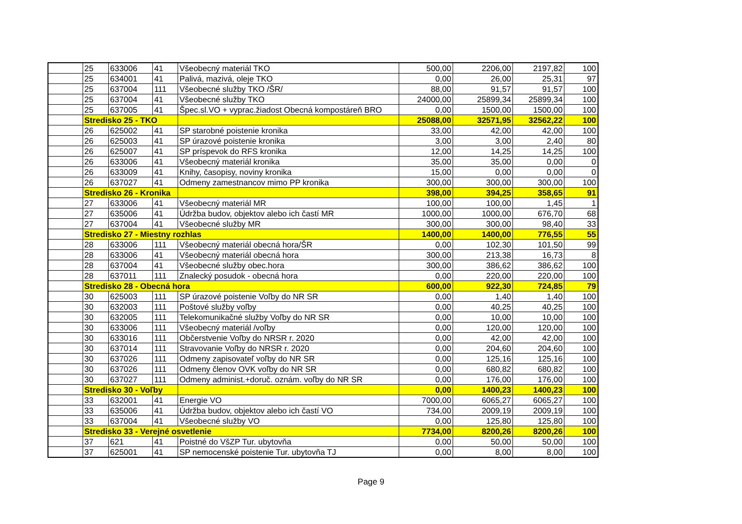| | 25 | 633006 | 41 | Všeobecný materiál TKO | 500,00 | 2206,00 | 2197,82 | 100 |
| | 25 | 634001 | 41 | Palivá, mazivá, oleje TKO | 0,00 | 26,00 | 25,31 | 97 |
| | 25 | 637004 | 111 | Všeobecné služby TKO /ŠR/ | 88,00 | 91,57 | 91,57 | 100 |
| | 25 | 637004 | 41 | Všeobecné služby TKO | 24000,00 | 25899,34 | 25899,34 | 100 |
| | 25 | 637005 | 41 | Špec.sl.VO + vyprac.žiadost Obecná kompostáreň BRO | 0,00 | 1500,00 | 1500,00 | 100 |
| | Stredisko 25 - TKO | | | | 25088,00 | 32571,95 | 32562,22 | 100 |
| | 26 | 625002 | 41 | SP starobné poistenie kronika | 33,00 | 42,00 | 42,00 | 100 |
| | 26 | 625003 | 41 | SP úrazové poistenie kronika | 3,00 | 3,00 | 2,40 | 80 |
| | 26 | 625007 | 41 | SP príspevok do RFS kronika | 12,00 | 14,25 | 14,25 | 100 |
| | 26 | 633006 | 41 | Všeobecný materiál kronika | 35,00 | 35,00 | 0,00 | 0 |
| | 26 | 633009 | 41 | Knihy, časopisy, noviny kronika | 15,00 | 0,00 | 0,00 | 0 |
| | 26 | 637027 | 41 | Odmeny zamestnancov mimo PP kronika | 300,00 | 300,00 | 300,00 | 100 |
| | Stredisko 26 - Kronika | | | | 398,00 | 394,25 | 358,65 | 91 |
| | 27 | 633006 | 41 | Všeobecný materiál MR | 100,00 | 100,00 | 1,45 | 1 |
| | 27 | 635006 | 41 | Údržba budov, objektov alebo ich častí MR | 1000,00 | 1000,00 | 676,70 | 68 |
| | 27 | 637004 | 41 | Všeobecné služby MR | 300,00 | 300,00 | 98,40 | 33 |
| | Stredisko 27 - Miestny rozhlas | | | | 1400,00 | 1400,00 | 776,55 | 55 |
| | 28 | 633006 | 111 | Všeobecný materiál obecná hora/ŠR | 0,00 | 102,30 | 101,50 | 99 |
| | 28 | 633006 | 41 | Všeobecný materiál obecná hora | 300,00 | 213,38 | 16,73 | 8 |
| | 28 | 637004 | 41 | Všeobecné služby obec.hora | 300,00 | 386,62 | 386,62 | 100 |
| | 28 | 637011 | 111 | Znalecký posudok - obecná hora | 0,00 | 220,00 | 220,00 | 100 |
| | Stredisko 28 - Obecná hora | | | | 600,00 | 922,30 | 724,85 | 79 |
| | 30 | 625003 | 111 | SP úrazové poistenie Voľby do NR SR | 0,00 | 1,40 | 1,40 | 100 |
| | 30 | 632003 | 111 | Poštové služby voľby | 0,00 | 40,25 | 40,25 | 100 |
| | 30 | 632005 | 111 | Telekomunikačné služby Voľby do NR SR | 0,00 | 10,00 | 10,00 | 100 |
| | 30 | 633006 | 111 | Všeobecný materiál /voľby | 0,00 | 120,00 | 120,00 | 100 |
| | 30 | 633016 | 111 | Občerstvenie Voľby do NRSR r. 2020 | 0,00 | 42,00 | 42,00 | 100 |
| | 30 | 637014 | 111 | Stravovanie Voľby do NRSR r. 2020 | 0,00 | 204,60 | 204,60 | 100 |
| | 30 | 637026 | 111 | Odmeny zapisovateľ voľby do NR SR | 0,00 | 125,16 | 125,16 | 100 |
| | 30 | 637026 | 111 | Odmeny členov OVK voľby do NR SR | 0,00 | 680,82 | 680,82 | 100 |
| | 30 | 637027 | 111 | Odmeny administ.+doruč. oznám. voľby do NR SR | 0,00 | 176,00 | 176,00 | 100 |
| | Stredisko 30 - Voľby | | | | 0,00 | 1400,23 | 1400,23 | 100 |
| | 33 | 632001 | 41 | Energie VO | 7000,00 | 6065,27 | 6065,27 | 100 |
| | 33 | 635006 | 41 | Údržba budov, objektov alebo ich častí VO | 734,00 | 2009,19 | 2009,19 | 100 |
| | 33 | 637004 | 41 | Všeobecné služby VO | 0,00 | 125,80 | 125,80 | 100 |
| | Stredisko 33 - Verejné osvetlenie | | | | 7734,00 | 8200,26 | 8200,26 | 100 |
| | 37 | 621 | 41 | Poistné do VšZP Tur. ubytovňa | 0,00 | 50,00 | 50,00 | 100 |
| | 37 | 625001 | 41 | SP nemocenské poistenie Tur. ubytovňa TJ | 0,00 | 8,00 | 8,00 | 100 |
Page 9